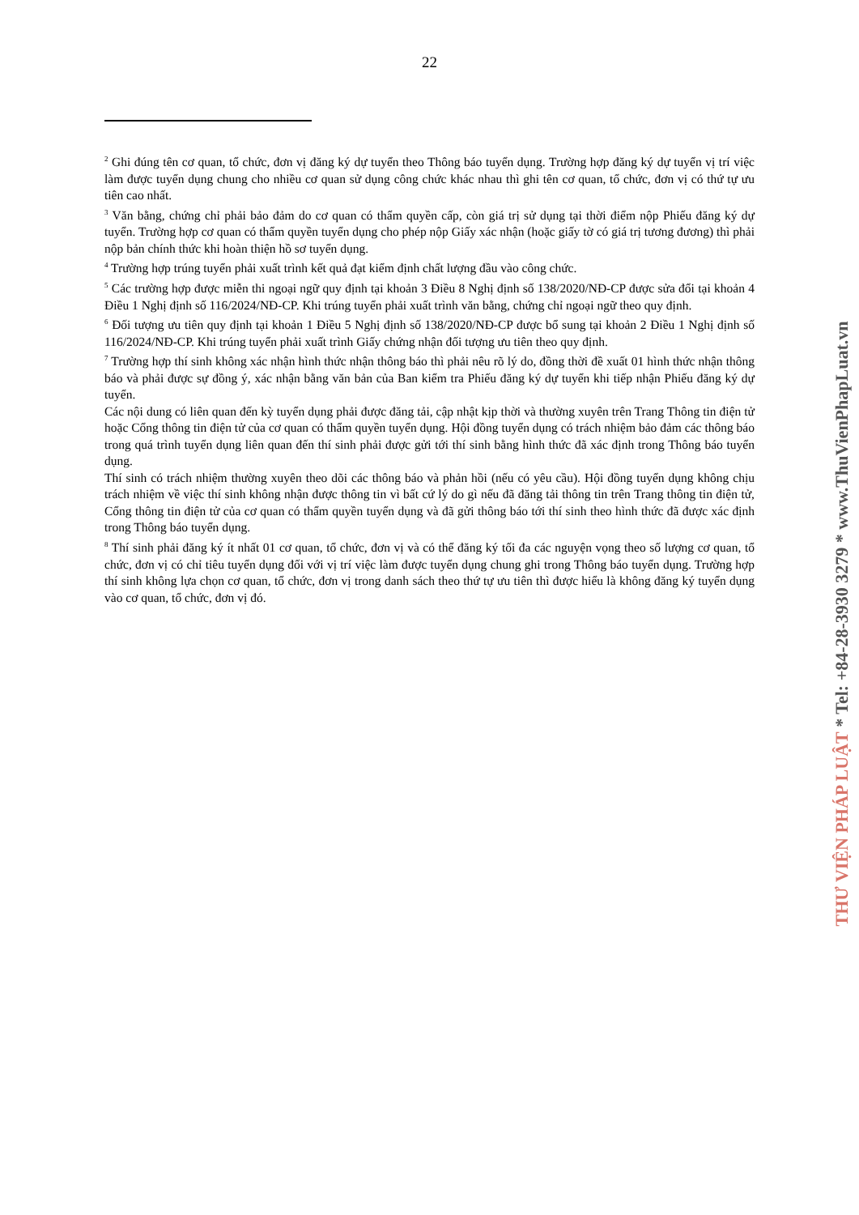22
<sup>2</sup> Ghi đúng tên cơ quan, tổ chức, đơn vị đăng ký dự tuyển theo Thông báo tuyển dụng. Trường hợp đăng ký dự tuyển vị trí việc làm được tuyển dụng chung cho nhiều cơ quan sử dụng công chức khác nhau thì ghi tên cơ quan, tổ chức, đơn vị có thứ tự ưu tiên cao nhất.
<sup>3</sup> Văn bằng, chứng chỉ phải bảo đảm do cơ quan có thẩm quyền cấp, còn giá trị sử dụng tại thời điểm nộp Phiếu đăng ký dự tuyển. Trường hợp cơ quan có thẩm quyền tuyển dụng cho phép nộp Giấy xác nhận (hoặc giấy tờ có giá trị tương đương) thì phải nộp bản chính thức khi hoàn thiện hồ sơ tuyển dụng.
<sup>4</sup> Trường hợp trúng tuyển phải xuất trình kết quả đạt kiểm định chất lượng đầu vào công chức.
<sup>5</sup> Các trường hợp được miễn thi ngoại ngữ quy định tại khoản 3 Điều 8 Nghị định số 138/2020/NĐ-CP được sửa đổi tại khoản 4 Điều 1 Nghị định số 116/2024/NĐ-CP. Khi trúng tuyển phải xuất trình văn bằng, chứng chỉ ngoại ngữ theo quy định.
<sup>6</sup> Đối tượng ưu tiên quy định tại khoản 1 Điều 5 Nghị định số 138/2020/NĐ-CP được bổ sung tại khoản 2 Điều 1 Nghị định số 116/2024/NĐ-CP. Khi trúng tuyển phải xuất trình Giấy chứng nhận đối tượng ưu tiên theo quy định.
<sup>7</sup> Trường hợp thí sinh không xác nhận hình thức nhận thông báo thì phải nêu rõ lý do, đồng thời đề xuất 01 hình thức nhận thông báo và phải được sự đồng ý, xác nhận bằng văn bản của Ban kiểm tra Phiếu đăng ký dự tuyển khi tiếp nhận Phiếu đăng ký dự tuyển.
Các nội dung có liên quan đến kỳ tuyển dụng phải được đăng tải, cập nhật kịp thời và thường xuyên trên Trang Thông tin điện tử hoặc Cổng thông tin điện tử của cơ quan có thẩm quyền tuyển dụng. Hội đồng tuyển dụng có trách nhiệm bảo đảm các thông báo trong quá trình tuyển dụng liên quan đến thí sinh phải được gửi tới thí sinh bằng hình thức đã xác định trong Thông báo tuyển dụng.
Thí sinh có trách nhiệm thường xuyên theo dõi các thông báo và phản hồi (nếu có yêu cầu). Hội đồng tuyển dụng không chịu trách nhiệm về việc thí sinh không nhận được thông tin vì bất cứ lý do gì nếu đã đăng tải thông tin trên Trang thông tin điện tử, Cổng thông tin điện tử của cơ quan có thẩm quyền tuyển dụng và đã gửi thông báo tới thí sinh theo hình thức đã được xác định trong Thông báo tuyển dụng.
<sup>8</sup> Thí sinh phải đăng ký ít nhất 01 cơ quan, tổ chức, đơn vị và có thể đăng ký tối đa các nguyện vọng theo số lượng cơ quan, tổ chức, đơn vị có chỉ tiêu tuyển dụng đối với vị trí việc làm được tuyển dụng chung ghi trong Thông báo tuyển dụng. Trường hợp thí sinh không lựa chọn cơ quan, tổ chức, đơn vị trong danh sách theo thứ tự ưu tiên thì được hiểu là không đăng ký tuyển dụng vào cơ quan, tổ chức, đơn vị đó.
THƯ VIỆN PHÁP LUẬT * Tel: +84-28-3930 3279 * www.ThuVienPhapLuat.vn